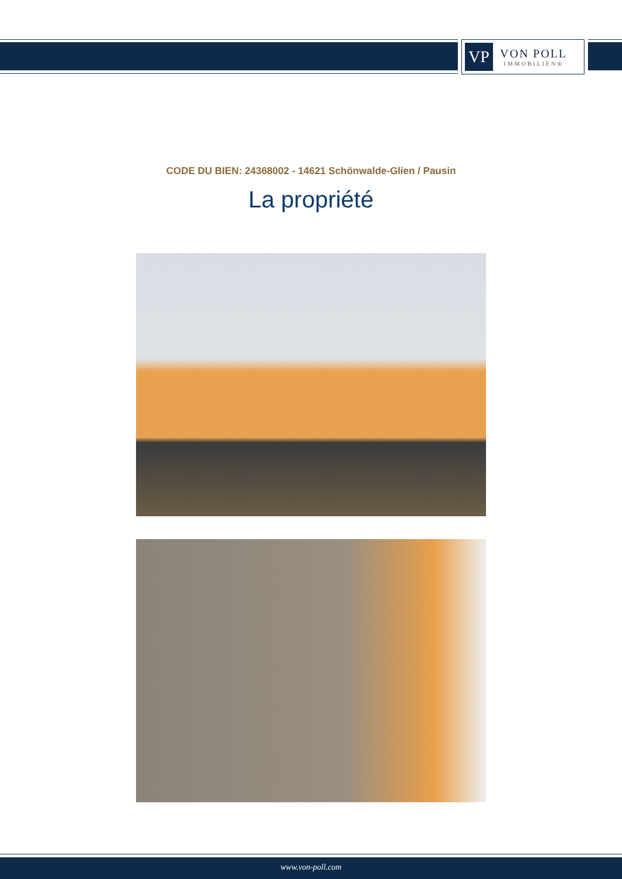VP
VON POLL
IMMOBILIEN®
CODE DU BIEN: 24368002 - 14621 Schönwalde-Glien / Pausin
La propriété
www.von-poll.com